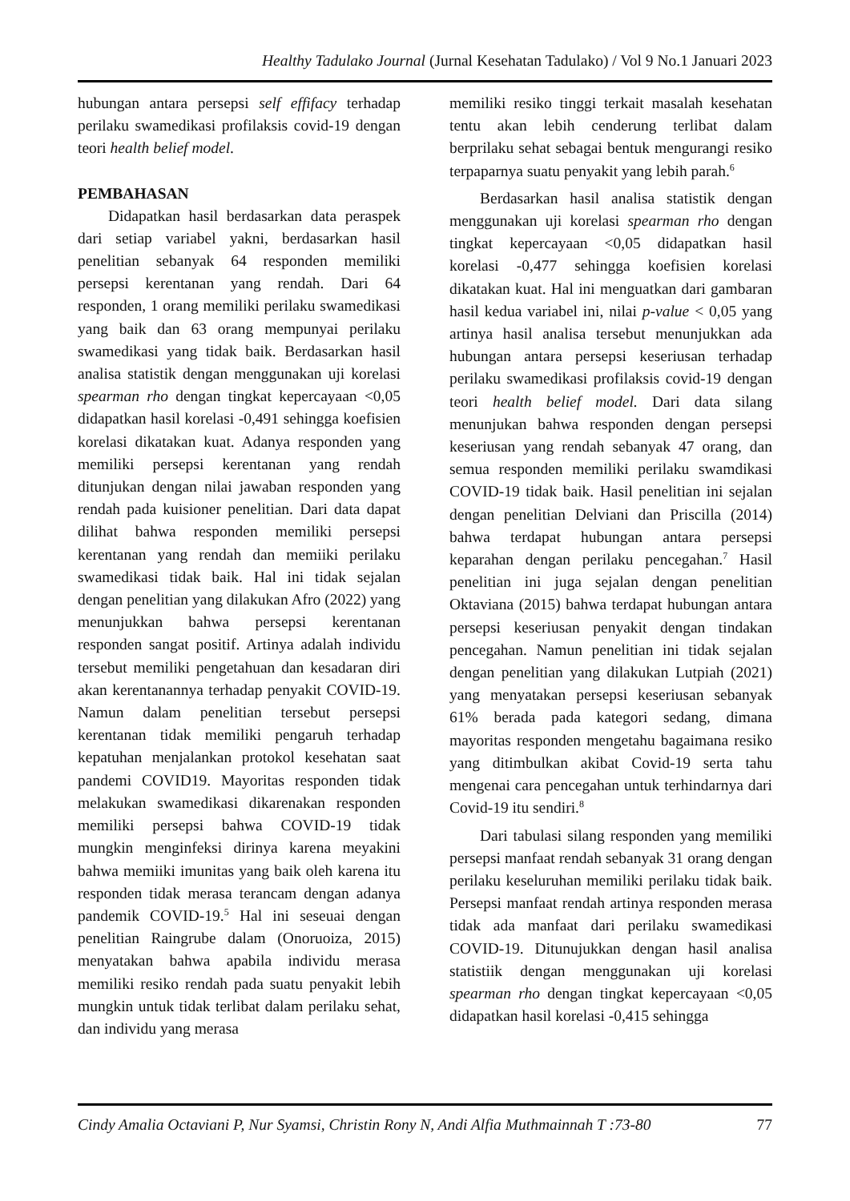Healthy Tadulako Journal (Jurnal Kesehatan Tadulako) / Vol 9 No.1 Januari 2023
hubungan antara persepsi self effifacy terhadap perilaku swamedikasi profilaksis covid-19 dengan teori health belief model.
PEMBAHASAN
Didapatkan hasil berdasarkan data peraspek dari setiap variabel yakni, berdasarkan hasil penelitian sebanyak 64 responden memiliki persepsi kerentanan yang rendah. Dari 64 responden, 1 orang memiliki perilaku swamedikasi yang baik dan 63 orang mempunyai perilaku swamedikasi yang tidak baik. Berdasarkan hasil analisa statistik dengan menggunakan uji korelasi spearman rho dengan tingkat kepercayaan <0,05 didapatkan hasil korelasi -0,491 sehingga koefisien korelasi dikatakan kuat. Adanya responden yang memiliki persepsi kerentanan yang rendah ditunjukan dengan nilai jawaban responden yang rendah pada kuisioner penelitian. Dari data dapat dilihat bahwa responden memiliki persepsi kerentanan yang rendah dan memiiki perilaku swamedikasi tidak baik. Hal ini tidak sejalan dengan penelitian yang dilakukan Afro (2022) yang menunjukkan bahwa persepsi kerentanan responden sangat positif. Artinya adalah individu tersebut memiliki pengetahuan dan kesadaran diri akan kerentanannya terhadap penyakit COVID-19. Namun dalam penelitian tersebut persepsi kerentanan tidak memiliki pengaruh terhadap kepatuhan menjalankan protokol kesehatan saat pandemi COVID19. Mayoritas responden tidak melakukan swamedikasi dikarenakan responden memiliki persepsi bahwa COVID-19 tidak mungkin menginfeksi dirinya karena meyakini bahwa memiiki imunitas yang baik oleh karena itu responden tidak merasa terancam dengan adanya pandemik COVID-19.<sup>5</sup> Hal ini seseuai dengan penelitian Raingrube dalam (Onoruoiza, 2015) menyatakan bahwa apabila individu merasa memiliki resiko rendah pada suatu penyakit lebih mungkin untuk tidak terlibat dalam perilaku sehat, dan individu yang merasa
memiliki resiko tinggi terkait masalah kesehatan tentu akan lebih cenderung terlibat dalam berprilaku sehat sebagai bentuk mengurangi resiko terpaparnya suatu penyakit yang lebih parah.<sup>6</sup>
Berdasarkan hasil analisa statistik dengan menggunakan uji korelasi spearman rho dengan tingkat kepercayaan <0,05 didapatkan hasil korelasi -0,477 sehingga koefisien korelasi dikatakan kuat. Hal ini menguatkan dari gambaran hasil kedua variabel ini, nilai p-value < 0,05 yang artinya hasil analisa tersebut menunjukkan ada hubungan antara persepsi keseriusan terhadap perilaku swamedikasi profilaksis covid-19 dengan teori health belief model. Dari data silang menunjukan bahwa responden dengan persepsi keseriusan yang rendah sebanyak 47 orang, dan semua responden memiliki perilaku swamdikasi COVID-19 tidak baik. Hasil penelitian ini sejalan dengan penelitian Delviani dan Priscilla (2014) bahwa terdapat hubungan antara persepsi keparahan dengan perilaku pencegahan.<sup>7</sup> Hasil penelitian ini juga sejalan dengan penelitian Oktaviana (2015) bahwa terdapat hubungan antara persepsi keseriusan penyakit dengan tindakan pencegahan. Namun penelitian ini tidak sejalan dengan penelitian yang dilakukan Lutpiah (2021) yang menyatakan persepsi keseriusan sebanyak 61% berada pada kategori sedang, dimana mayoritas responden mengetahu bagaimana resiko yang ditimbulkan akibat Covid-19 serta tahu mengenai cara pencegahan untuk terhindarnya dari Covid-19 itu sendiri.<sup>8</sup>
Dari tabulasi silang responden yang memiliki persepsi manfaat rendah sebanyak 31 orang dengan perilaku keseluruhan memiliki perilaku tidak baik. Persepsi manfaat rendah artinya responden merasa tidak ada manfaat dari perilaku swamedikasi COVID-19. Ditunujukkan dengan hasil analisa statistiik dengan menggunakan uji korelasi spearman rho dengan tingkat kepercayaan <0,05 didapatkan hasil korelasi -0,415 sehingga
Cindy Amalia Octaviani P, Nur Syamsi, Christin Rony N, Andi Alfia Muthmainnah T :73-80 77